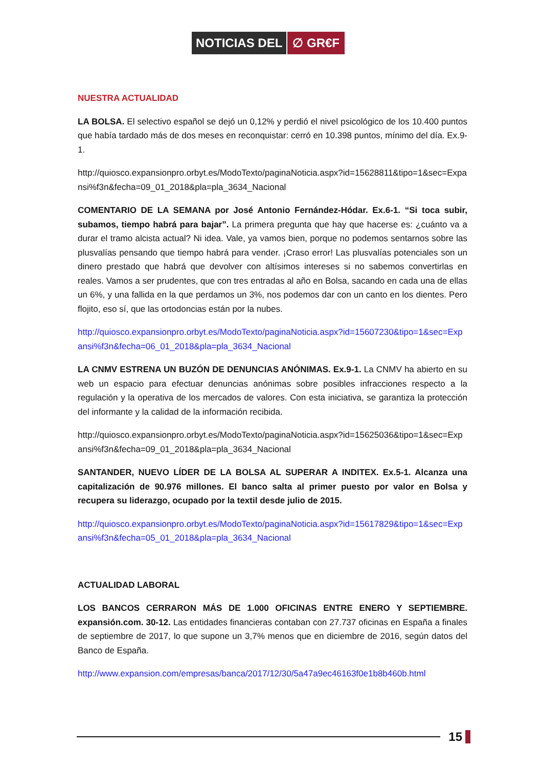NOTICIAS DEL ∅ GR€F
NUESTRA ACTUALIDAD
LA BOLSA. El selectivo español se dejó un 0,12% y perdió el nivel psicológico de los 10.400 puntos que había tardado más de dos meses en reconquistar: cerró en 10.398 puntos, mínimo del día. Ex.9-1.
http://quiosco.expansionpro.orbyt.es/ModoTexto/paginaNoticia.aspx?id=15628811&tipo=1&sec=Expansi%f3n&fecha=09_01_2018&pla=pla_3634_Nacional
COMENTARIO DE LA SEMANA por José Antonio Fernández-Hódar. Ex.6-1. “Si toca subir, subamos, tiempo habrá para bajar”. La primera pregunta que hay que hacerse es: ¿cuánto va a durar el tramo alcista actual? Ni idea. Vale, ya vamos bien, porque no podemos sentarnos sobre las plusvalías pensando que tiempo habrá para vender. ¡Craso error! Las plusvalías potenciales son un dinero prestado que habrá que devolver con altísimos intereses si no sabemos convertirlas en reales. Vamos a ser prudentes, que con tres entradas al año en Bolsa, sacando en cada una de ellas un 6%, y una fallida en la que perdamos un 3%, nos podemos dar con un canto en los dientes. Pero flojito, eso sí, que las ortodoncias están por la nubes.
http://quiosco.expansionpro.orbyt.es/ModoTexto/paginaNoticia.aspx?id=15607230&tipo=1&sec=Expansi%f3n&fecha=06_01_2018&pla=pla_3634_Nacional
LA CNMV ESTRENA UN BUZÓN DE DENUNCIAS ANÓNIMAS. Ex.9-1. La CNMV ha abierto en su web un espacio para efectuar denuncias anónimas sobre posibles infracciones respecto a la regulación y la operativa de los mercados de valores. Con esta iniciativa, se garantiza la protección del informante y la calidad de la información recibida.
http://quiosco.expansionpro.orbyt.es/ModoTexto/paginaNoticia.aspx?id=15625036&tipo=1&sec=Expansi%f3n&fecha=09_01_2018&pla=pla_3634_Nacional
SANTANDER, NUEVO LÍDER DE LA BOLSA AL SUPERAR A INDITEX. Ex.5-1. Alcanza una capitalización de 90.976 millones. El banco salta al primer puesto por valor en Bolsa y recupera su liderazgo, ocupado por la textil desde julio de 2015.
http://quiosco.expansionpro.orbyt.es/ModoTexto/paginaNoticia.aspx?id=15617829&tipo=1&sec=Expansi%f3n&fecha=05_01_2018&pla=pla_3634_Nacional
ACTUALIDAD LABORAL
LOS BANCOS CERRARON MÁS DE 1.000 OFICINAS ENTRE ENERO Y SEPTIEMBRE. expansión.com. 30-12. Las entidades financieras contaban con 27.737 oficinas en España a finales de septiembre de 2017, lo que supone un 3,7% menos que en diciembre de 2016, según datos del Banco de España.
http://www.expansion.com/empresas/banca/2017/12/30/5a47a9ec46163f0e1b8b460b.html
15